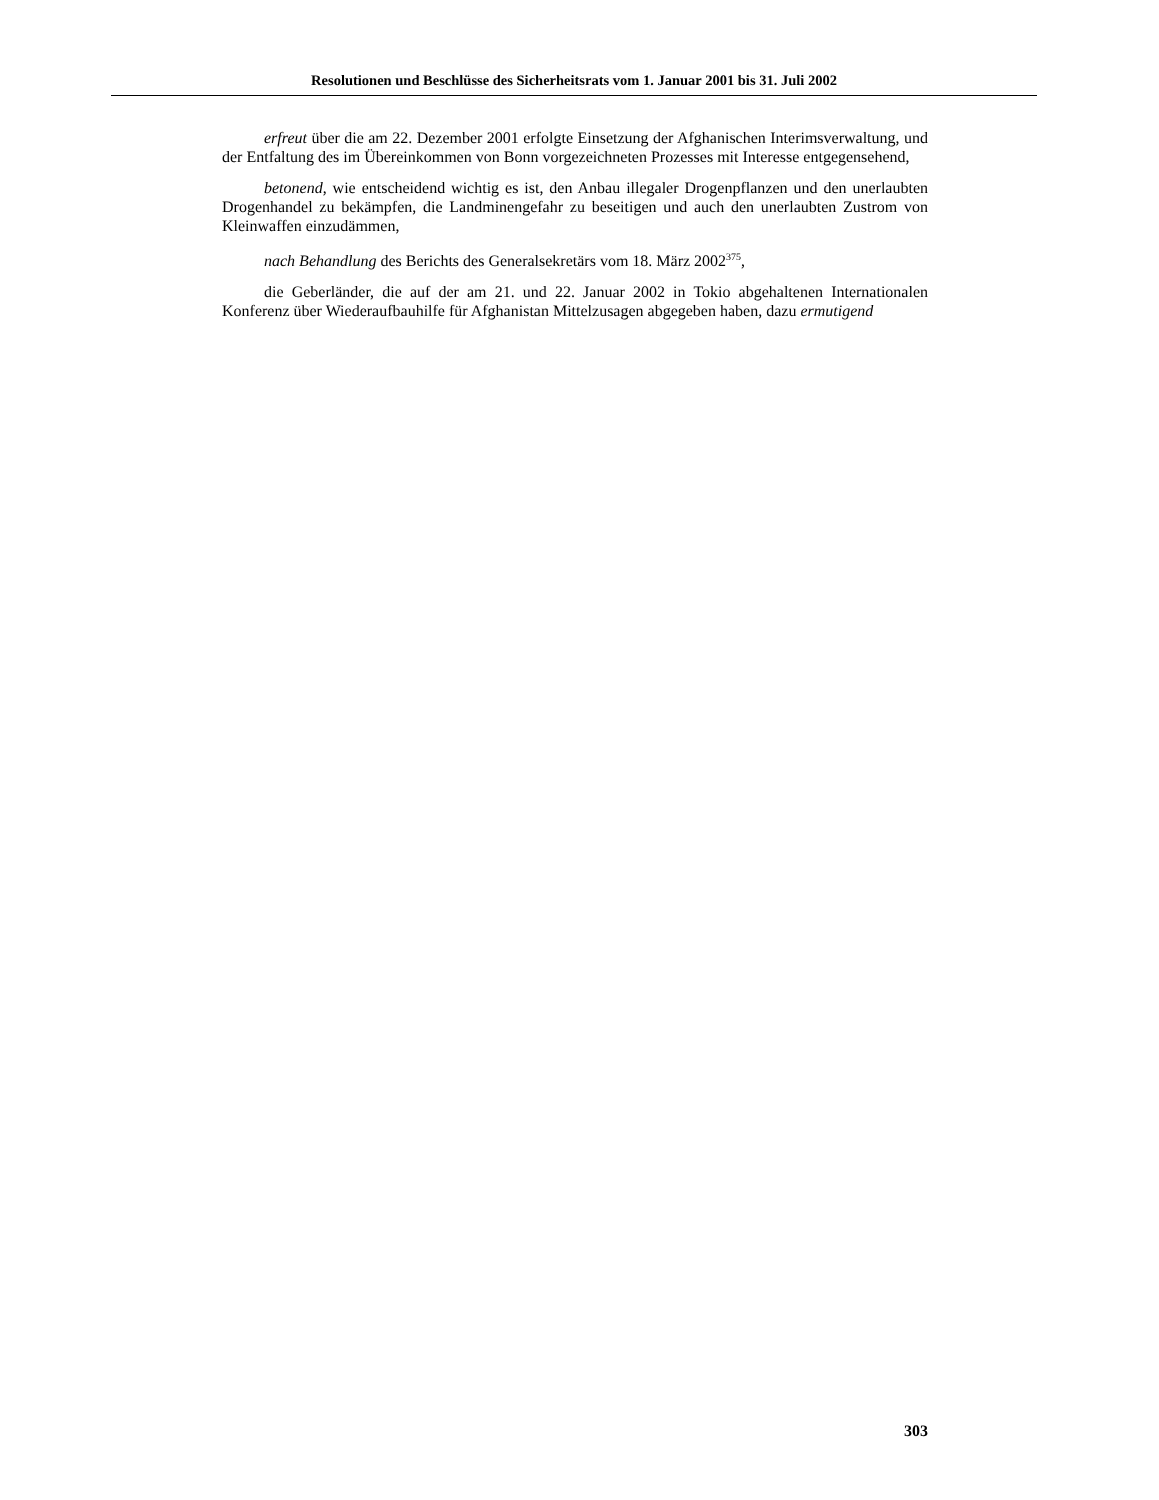Resolutionen und Beschlüsse des Sicherheitsrats vom 1. Januar 2001 bis 31. Juli 2002
erfreut über die am 22. Dezember 2001 erfolgte Einsetzung der Afghanischen Interims­verwaltung, und der Entfaltung des im Übereinkommen von Bonn vorgezeichneten Prozesses mit Interesse entgegensehend,
betonend, wie entscheidend wichtig es ist, den Anbau illegaler Drogenpflanzen und den unerlaubten Drogenhandel zu bekämpfen, die Landminengefahr zu beseitigen und auch den unerlaubten Zustrom von Kleinwaffen einzudämmen,
nach Behandlung des Berichts des Generalsekretärs vom 18. März 2002<sup>375</sup>,
die Geberländer, die auf der am 21. und 22. Januar 2002 in Tokio abgehaltenen Interna­tionalen Konferenz über Wiederaufbauhilfe für Afghanistan Mittelzusagen abgegeben haben, dazu ermutigend
303